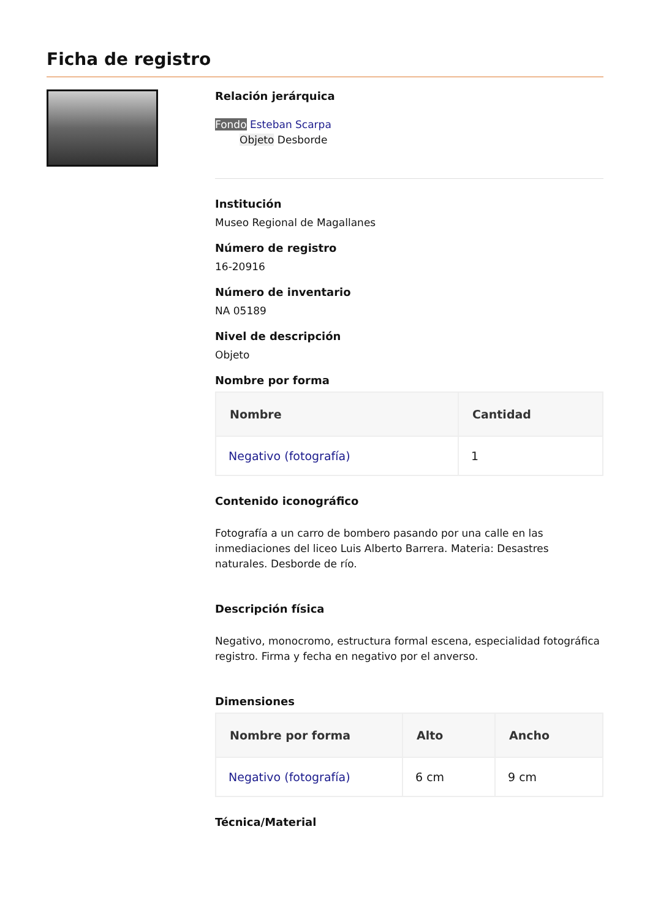Ficha de registro
Relación jerárquica
Fondo Esteban Scarpa
Objeto Desborde
Institución
Museo Regional de Magallanes
Número de registro
16-20916
Número de inventario
NA 05189
Nivel de descripción
Objeto
Nombre por forma
| Nombre | Cantidad |
| --- | --- |
| Negativo (fotografía) | 1 |
Contenido iconográfico
Fotografía a un carro de bombero pasando por una calle en las inmediaciones del liceo Luis Alberto Barrera. Materia: Desastres naturales. Desborde de río.
Descripción física
Negativo, monocromo, estructura formal escena, especialidad fotográfica registro. Firma y fecha en negativo por el anverso.
Dimensiones
| Nombre por forma | Alto | Ancho |
| --- | --- | --- |
| Negativo (fotografía) | 6 cm | 9 cm |
Técnica/Material